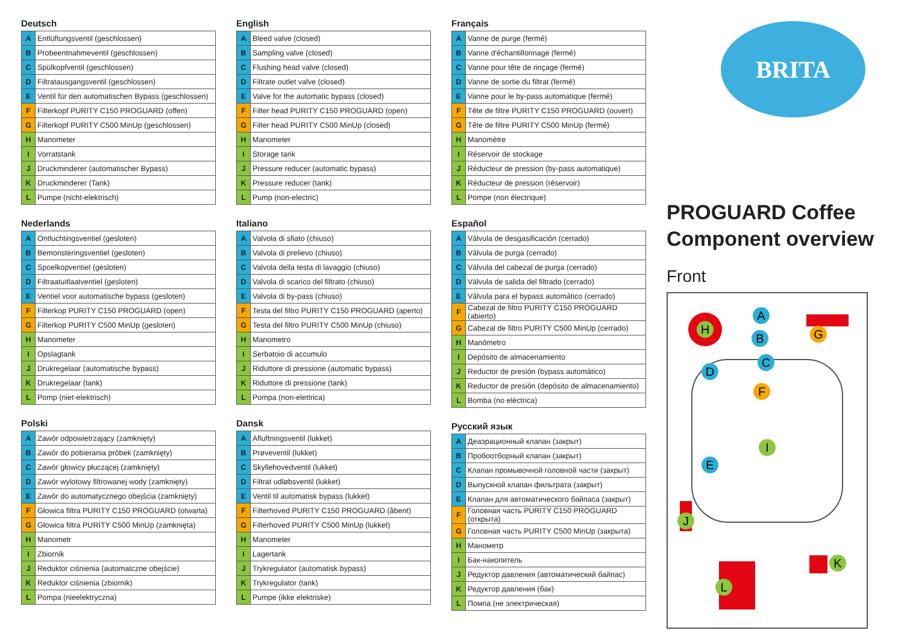Deutsch
| A | Entlüftungsventil (geschlossen) |
| B | Probeentnahmeventil (geschlossen) |
| C | Spülkopfventil (geschlossen) |
| D | Filtratausgangsventil (geschlossen) |
| E | Ventil für den automatischen Bypass (geschlossen) |
| F | Filterkopf PURITY C150 PROGUARD (offen) |
| G | Filterkopf PURITY C500 MinUp (geschlossen) |
| H | Manometer |
| I | Vorratstank |
| J | Druckminderer (automatischer Bypass) |
| K | Druckminderer (Tank) |
| L | Pumpe (nicht-elektrisch) |
Nederlands
| A | Ontluchtingsventiel (gesloten) |
| B | Bemonsteringsventiel (gesloten) |
| C | Spoelkopventiel (gesloten) |
| D | Filtraatuitlaatventiel (gesloten) |
| E | Ventiel voor automatische bypass (gesloten) |
| F | Filterkop PURITY C150 PROGUARD (open) |
| G | Filterkop PURITY C500 MinUp (gesloten) |
| H | Manometer |
| I | Opslagtank |
| J | Drukregelaar (automatische bypass) |
| K | Drukregelaar (tank) |
| L | Pomp (niet-elektrisch) |
Polski
| A | Zawór odpowietrzający (zamknięty) |
| B | Zawór do pobierania próbek (zamknięty) |
| C | Zawór głowicy płuczącej (zamknięty) |
| D | Zawór wylotowy filtrowanej wody (zamknięty) |
| E | Zawór do automatycznego obejścia (zamknięty) |
| F | Głowica filtra PURITY C150 PROGUARD (otwarta) |
| G | Głowica filtra PURITY C500 MinUp (zamknięta) |
| H | Manometr |
| I | Zbiornik |
| J | Reduktor ciśnienia (automatczne obejście) |
| K | Reduktor ciśnienia (zbiornik) |
| L | Pompa (nieelektryczna) |
English
| A | Bleed valve (closed) |
| B | Sampling valve (closed) |
| C | Flushing head valve (closed) |
| D | Filtrate outlet valve (closed) |
| E | Valve for the automatic bypass (closed) |
| F | Filter head PURITY C150 PROGUARD (open) |
| G | Filter head PURITY C500 MinUp (closed) |
| H | Manometer |
| I | Storage tank |
| J | Pressure reducer (automatic bypass) |
| K | Pressure reducer (tank) |
| L | Pump (non-electric) |
Italiano
| A | Valvola di sfiato (chiuso) |
| B | Valvola di prelievo (chiuso) |
| C | Valvola della testa di lavaggio (chiuso) |
| D | Valvola di scarico del filtrato (chiuso) |
| E | Valvola di by-pass (chiuso) |
| F | Testa del filtro PURITY C150 PROGUARD (aperto) |
| G | Testa del filtro PURITY C500 MinUp (chiuso) |
| H | Manometro |
| I | Serbatoio di accumulo |
| J | Riduttore di pressione (automatic bypass) |
| K | Riduttore di pressione (tank) |
| L | Pompa (non-elettrica) |
Dansk
| A | Afluftningsventil (lukket) |
| B | Prøveventil (lukket) |
| C | Skyllehovedventil (lukket) |
| D | Filtrat udløbsventil (lukket) |
| E | Ventil til automatisk bypass (lukket) |
| F | Filterhoved PURITY C150 PROGUARD (åbent) |
| G | Filterhoved PURITY C500 MinUp (lukket) |
| H | Manometer |
| I | Lagertank |
| J | Trykregulator (automatisk bypass) |
| K | Trykregulator (tank) |
| L | Pumpe (ikke elektriske) |
Français
| A | Vanne de purge (fermé) |
| B | Vanne d'échantillonnage (fermé) |
| C | Vanne pour tête de rinçage (fermé) |
| D | Vanne de sortie du filtrat (fermé) |
| E | Vanne pour le by-pass automatique (fermé) |
| F | Tête de filtre PURITY C150 PROGUARD (ouvert) |
| G | Tête de filtre PURITY C500 MinUp (fermé) |
| H | Manomètre |
| I | Réservoir de stockage |
| J | Réducteur de pression (by-pass automatique) |
| K | Réducteur de pression (réservoir) |
| L | Pompe (non électrique) |
Español
| A | Válvula de desgasificación (cerrado) |
| B | Válvula de purga (cerrado) |
| C | Válvula del cabezal de purga (cerrado) |
| D | Válvula de salida del filtrado (cerrado) |
| E | Válvula para el bypass automático (cerrado) |
| F | Cabezal de filtro PURITY C150 PROGUARD (abierto) |
| G | Cabezal de filtro PURITY C500 MinUp (cerrado) |
| H | Manómetro |
| I | Depósito de almacenamiento |
| J | Reductor de presión (bypass automático) |
| K | Reductor de presión (depósito de almacenamiento) |
| L | Bomba (no eléctrica) |
Русский язык
| A | Деаэрационный клапан (закрыт) |
| B | Пробоотборный клапан (закрыт) |
| C | Клапан промывочной головной части (закрыт) |
| D | Выпускной клапан фильтрата (закрыт) |
| E | Клапан для автоматического байпаса (закрыт) |
| F | Головная часть PURITY C150 PROGUARD (открыта) |
| G | Головная часть PURITY C500 MinUp (закрыта) |
| H | Манометр |
| I | Бак-накопитель |
| J | Редуктор давления (автоматический байпас) |
| K | Редуктор давления (бак) |
| L | Помпа (не электрическая) |
BRITA
PROGUARD Coffee
Component overview
Front
A
B
C
D
E
F
G
H
I
J
K
L